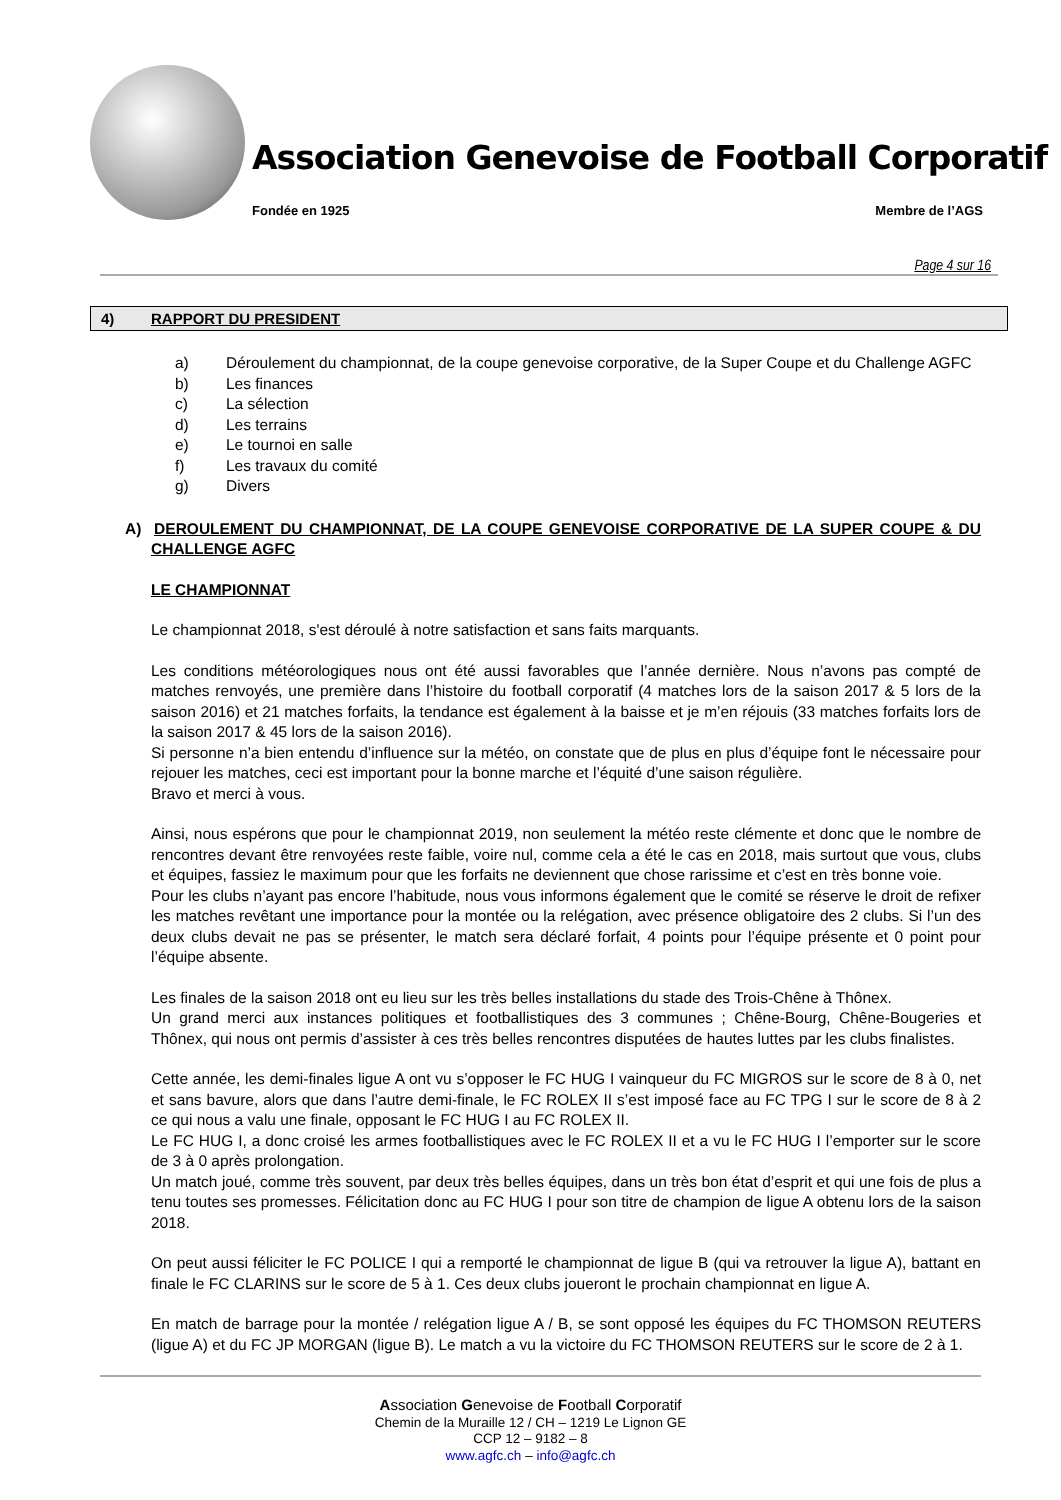Association Genevoise de Football Corporatif
Fondée en 1925 Membre de l’AGS
Page 4 sur 16
4) RAPPORT DU PRESIDENT
a) Déroulement du championnat, de la coupe genevoise corporative, de la Super Coupe et du Challenge AGFC
b) Les finances
c) La sélection
d) Les terrains
e) Le tournoi en salle
f) Les travaux du comité
g) Divers
A) DEROULEMENT DU CHAMPIONNAT, DE LA COUPE GENEVOISE CORPORATIVE DE LA SUPER COUPE & DU CHALLENGE AGFC
LE CHAMPIONNAT
Le championnat 2018, s'est déroulé à notre satisfaction et sans faits marquants.
Les conditions météorologiques nous ont été aussi favorables que l’année dernière. Nous n’avons pas compté de matches renvoyés, une première dans l’histoire du football corporatif (4 matches lors de la saison 2017 & 5 lors de la saison 2016) et 21 matches forfaits, la tendance est également à la baisse et je m’en réjouis (33 matches forfaits lors de la saison 2017 & 45 lors de la saison 2016).
Si personne n’a bien entendu d’influence sur la météo, on constate que de plus en plus d’équipe font le nécessaire pour rejouer les matches, ceci est important pour la bonne marche et l’équité d’une saison régulière.
Bravo et merci à vous.
Ainsi, nous espérons que pour le championnat 2019, non seulement la météo reste clémente et donc que le nombre de rencontres devant être renvoyées reste faible, voire nul, comme cela a été le cas en 2018, mais surtout que vous, clubs et équipes, fassiez le maximum pour que les forfaits ne deviennent que chose rarissime et c’est en très bonne voie.
Pour les clubs n’ayant pas encore l’habitude, nous vous informons également que le comité se réserve le droit de refixer les matches revêtant une importance pour la montée ou la relégation, avec présence obligatoire des 2 clubs. Si l’un des deux clubs devait ne pas se présenter, le match sera déclaré forfait, 4 points pour l’équipe présente et 0 point pour l’équipe absente.
Les finales de la saison 2018 ont eu lieu sur les très belles installations du stade des Trois-Chêne à Thônex.
Un grand merci aux instances politiques et footballistiques des 3 communes ; Chêne-Bourg, Chêne-Bougeries et Thônex, qui nous ont permis d’assister à ces très belles rencontres disputées de hautes luttes par les clubs finalistes.
Cette année, les demi-finales ligue A ont vu s’opposer le FC HUG I vainqueur du FC MIGROS sur le score de 8 à 0, net et sans bavure, alors que dans l’autre demi-finale, le FC ROLEX II s’est imposé face au FC TPG I sur le score de 8 à 2 ce qui nous a valu une finale, opposant le FC HUG I au FC ROLEX II.
Le FC HUG I, a donc croisé les armes footballistiques avec le FC ROLEX II et a vu le FC HUG I l’emporter sur le score de 3 à 0 après prolongation.
Un match joué, comme très souvent, par deux très belles équipes, dans un très bon état d’esprit et qui une fois de plus a tenu toutes ses promesses. Félicitation donc au FC HUG I pour son titre de champion de ligue A obtenu lors de la saison 2018.
On peut aussi féliciter le FC POLICE I qui a remporté le championnat de ligue B (qui va retrouver la ligue A), battant en finale le FC CLARINS sur le score de 5 à 1. Ces deux clubs joueront le prochain championnat en ligue A.
En match de barrage pour la montée / relégation ligue A / B, se sont opposé les équipes du FC THOMSON REUTERS (ligue A) et du FC JP MORGAN (ligue B). Le match a vu la victoire du FC THOMSON REUTERS sur le score de 2 à 1.
Association Genevoise de Football Corporatif
Chemin de la Muraille 12 / CH – 1219 Le Lignon GE
CCP 12 – 9182 – 8
www.agfc.ch – info@agfc.ch